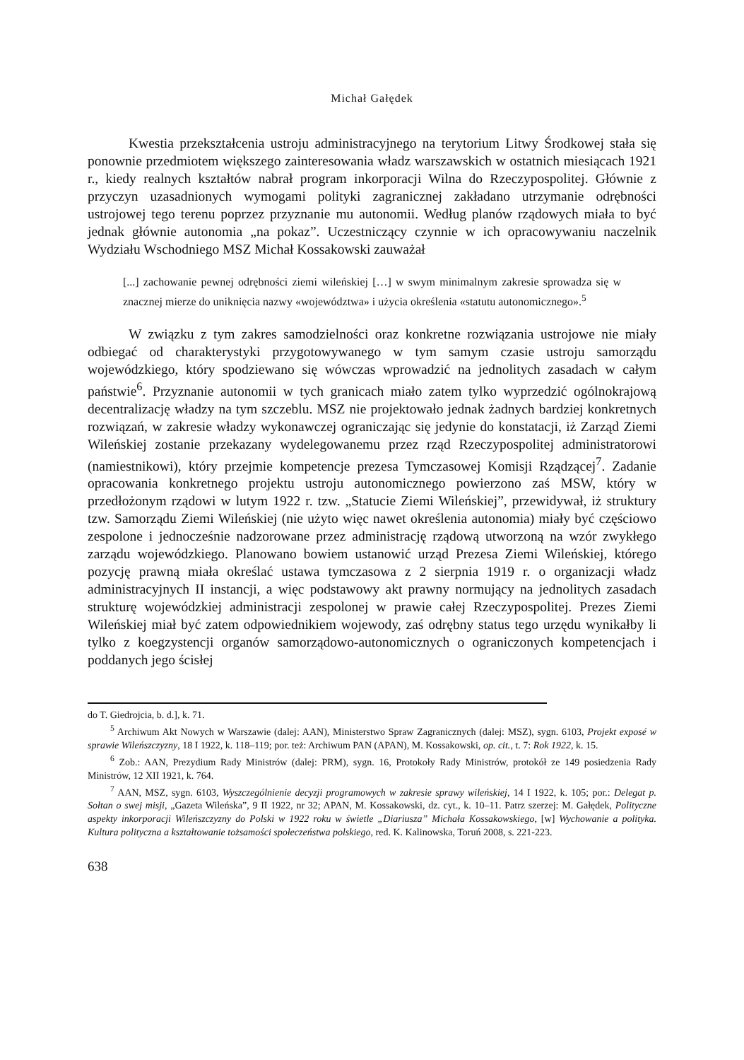Michał Gałędek
Kwestia przekształcenia ustroju administracyjnego na terytorium Litwy Środkowej stała się ponownie przedmiotem większego zainteresowania władz warszawskich w ostatnich miesiącach 1921 r., kiedy realnych kształtów nabrał program inkorporacji Wilna do Rzeczypospolitej. Głównie z przyczyn uzasadnionych wymogami polityki zagranicznej zakładano utrzymanie odrębności ustrojowej tego terenu poprzez przyznanie mu autonomii. Według planów rządowych miała to być jednak głównie autonomia „na pokaz”. Uczestniczący czynnie w ich opracowywaniu naczelnik Wydziału Wschodniego MSZ Michał Kossakowski zauważał
[...] zachowanie pewnej odrębności ziemi wileńskiej […] w swym minimalnym zakresie sprowadza się w znacznej mierze do uniknięcia nazwy «województwa» i użycia określenia «statutu autonomicznego».<sup>5</sup>
W związku z tym zakres samodzielności oraz konkretne rozwiązania ustrojowe nie miały odbiegać od charakterystyki przygotowywanego w tym samym czasie ustroju samorządu wojewódzkiego, który spodziewano się wówczas wprowadzić na jednolitych zasadach w całym państwie<sup>6</sup>. Przyznanie autonomii w tych granicach miało zatem tylko wyprzedzić ogólnokrajową decentralizację władzy na tym szczeblu. MSZ nie projektowało jednak żadnych bardziej konkretnych rozwiązań, w zakresie władzy wykonawczej ograniczając się jedynie do konstatacji, iż Zarząd Ziemi Wileńskiej zostanie przekazany wydelegowanemu przez rząd Rzeczypospolitej administratorowi (namiestnikowi), który przejmie kompetencje prezesa Tymczasowej Komisji Rządzącej<sup>7</sup>. Zadanie opracowania konkretnego projektu ustroju autonomicznego powierzono zaś MSW, który w przedłożonym rządowi w lutym 1922 r. tzw. „Statucie Ziemi Wileńskiej”, przewidywał, iż struktury tzw. Samorządu Ziemi Wileńskiej (nie użyto więc nawet określenia autonomia) miały być częściowo zespolone i jednocześnie nadzorowane przez administrację rządową utworzoną na wzór zwykłego zarządu wojewódzkiego. Planowano bowiem ustanowić urząd Prezesa Ziemi Wileńskiej, którego pozycję prawną miała określać ustawa tymczasowa z 2 sierpnia 1919 r. o organizacji władz administracyjnych II instancji, a więc podstawowy akt prawny normujący na jednolitych zasadach strukturę wojewódzkiej administracji zespolonej w prawie całej Rzeczypospolitej. Prezes Ziemi Wileńskiej miał być zatem odpowiednikiem wojewody, zaś odrębny status tego urzędu wynikałby li tylko z koegzystencji organów samorządowo-autonomicznych o ograniczonych kompetencjach i poddanych jego ścisłej
do T. Giedrojcia, b. d.], k. 71.
<sup>5</sup> Archiwum Akt Nowych w Warszawie (dalej: AAN), Ministerstwo Spraw Zagranicznych (dalej: MSZ), sygn. 6103, Projekt exposé w sprawie Wileńszczyzny, 18 I 1922, k. 118–119; por. też: Archiwum PAN (APAN), M. Kossakowski, op. cit., t. 7: Rok 1922, k. 15.
<sup>6</sup> Zob.: AAN, Prezydium Rady Ministrów (dalej: PRM), sygn. 16, Protokoły Rady Ministrów, protokół ze 149 posiedzenia Rady Ministrów, 12 XII 1921, k. 764.
<sup>7</sup> AAN, MSZ, sygn. 6103, Wyszczególnienie decyzji programowych w zakresie sprawy wileńskiej, 14 I 1922, k. 105; por.: Delegat p. Sołtan o swej misji, „Gazeta Wileńska”, 9 II 1922, nr 32; APAN, M. Kossakowski, dz. cyt., k. 10–11. Patrz szerzej: M. Gałędek, Polityczne aspekty inkorporacji Wileńszczyzny do Polski w 1922 roku w świetle „Diariusza” Michała Kossakowskiego, [w] Wychowanie a polityka. Kultura polityczna a kształtowanie tożsamości społeczeństwa polskiego, red. K. Kalinowska, Toruń 2008, s. 221-223.
638